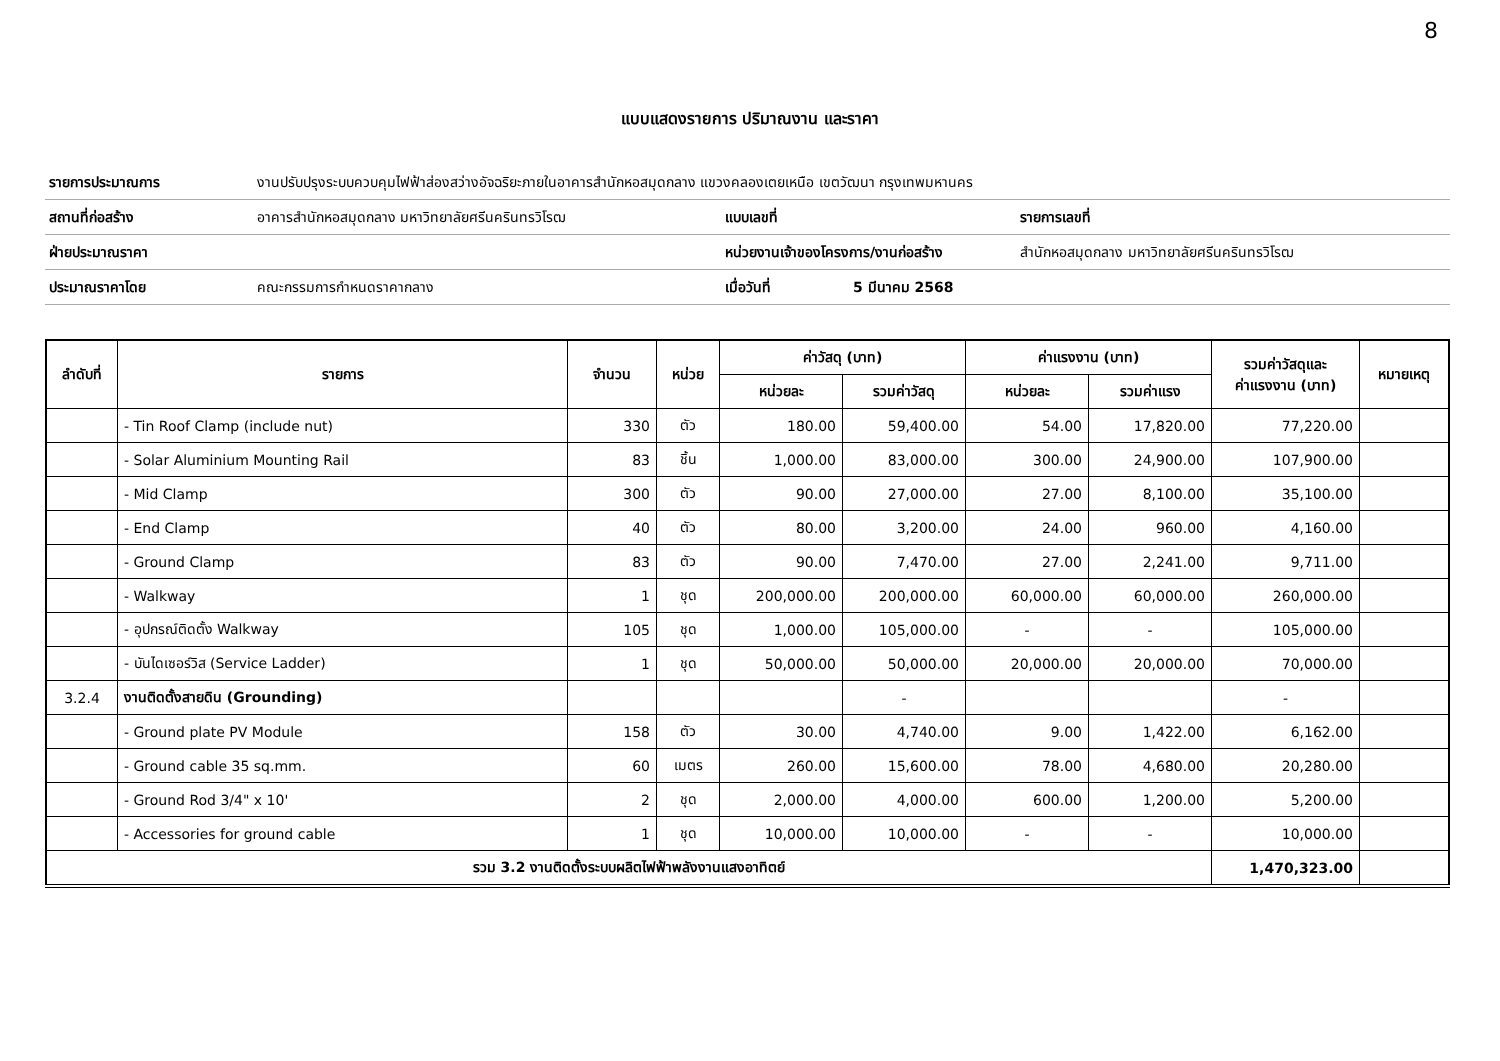8
แบบแสดงรายการ ปริมาณงาน และราคา
| รายการประมาณการ | งานปรับปรุงระบบควบคุมไฟฟ้าส่องสว่างอัจฉริยะภายในอาคารสำนักหอสมุดกลาง แขวงคลองเตยเหนือ เขตวัฒนา กรุงเทพมหานคร | | | |
| สถานที่ก่อสร้าง | อาคารสำนักหอสมุดกลาง มหาวิทยาลัยศรีนครินทรวิโรฒ | แบบเลขที่ | | รายการเลขที่ |
| ฝ่ายประมาณราคา | | หน่วยงานเจ้าของโครงการ/งานก่อสร้าง | | สำนักหอสมุดกลาง มหาวิทยาลัยศรีนครินทรวิโรฒ |
| ประมาณราคาโดย | คณะกรรมการกำหนดราคากลาง | เมื่อวันที่ | 5 มีนาคม 2568 | |
| ลำดับที่ | รายการ | จำนวน | หน่วย | ค่าวัสดุ (บาท) | | ค่าแรงงาน (บาท) | | รวมค่าวัสดุและ ค่าแรงงาน (บาท) | หมายเหตุ |
| --- | --- | --- | --- | --- | --- | --- | --- | --- | --- |
| | | | | หน่วยละ | รวมค่าวัสดุ | หน่วยละ | รวมค่าแรง | | |
| | - Tin Roof Clamp (include nut) | 330 | ตัว | 180.00 | 59,400.00 | 54.00 | 17,820.00 | 77,220.00 | |
| | - Solar Aluminium Mounting Rail | 83 | ชิ้น | 1,000.00 | 83,000.00 | 300.00 | 24,900.00 | 107,900.00 | |
| | - Mid Clamp | 300 | ตัว | 90.00 | 27,000.00 | 27.00 | 8,100.00 | 35,100.00 | |
| | - End Clamp | 40 | ตัว | 80.00 | 3,200.00 | 24.00 | 960.00 | 4,160.00 | |
| | - Ground Clamp | 83 | ตัว | 90.00 | 7,470.00 | 27.00 | 2,241.00 | 9,711.00 | |
| | - Walkway | 1 | ชุด | 200,000.00 | 200,000.00 | 60,000.00 | 60,000.00 | 260,000.00 | |
| | - อุปกรณ์ติดตั้ง Walkway | 105 | ชุด | 1,000.00 | 105,000.00 | - | - | 105,000.00 | |
| | - บันไดเซอร์วิส (Service Ladder) | 1 | ชุด | 50,000.00 | 50,000.00 | 20,000.00 | 20,000.00 | 70,000.00 | |
| 3.2.4 | งานติดตั้งสายดิน (Grounding) | | | | - | | | - | |
| | - Ground plate PV Module | 158 | ตัว | 30.00 | 4,740.00 | 9.00 | 1,422.00 | 6,162.00 | |
| | - Ground cable 35 sq.mm. | 60 | เมตร | 260.00 | 15,600.00 | 78.00 | 4,680.00 | 20,280.00 | |
| | - Ground Rod 3/4" x 10' | 2 | ชุด | 2,000.00 | 4,000.00 | 600.00 | 1,200.00 | 5,200.00 | |
| | - Accessories for ground cable | 1 | ชุด | 10,000.00 | 10,000.00 | - | - | 10,000.00 | |
| รวม 3.2 งานติดตั้งระบบผลิตไฟฟ้าพลังงานแสงอาทิตย์ | | | | | | | | 1,470,323.00 | |